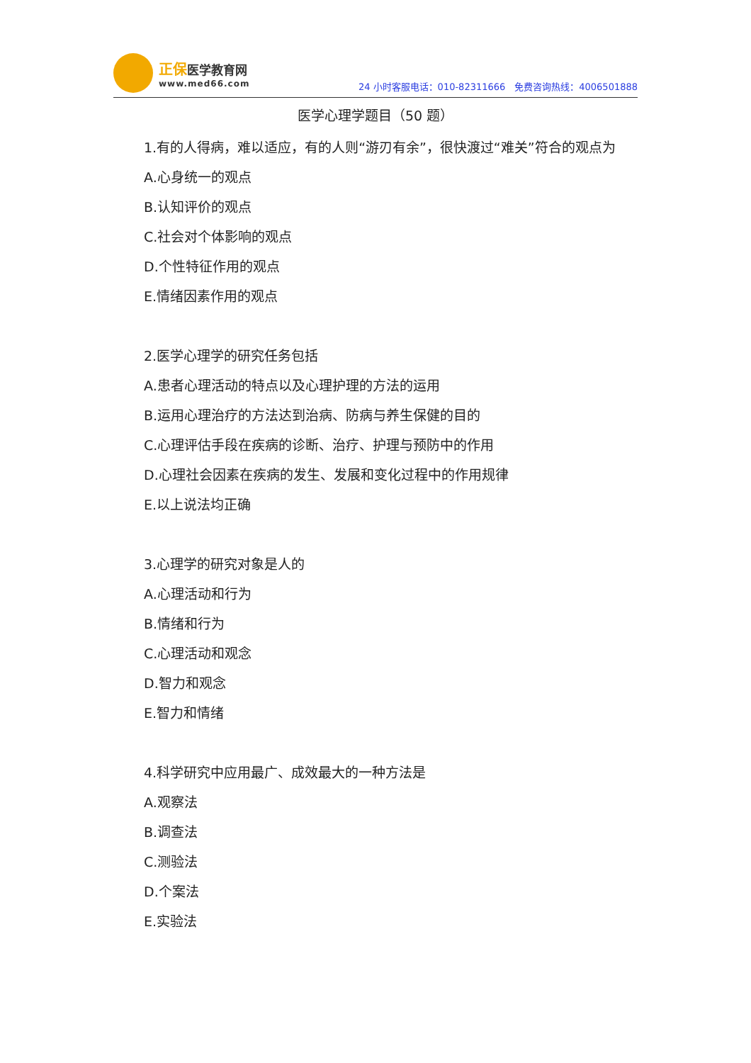正保医学教育网
www.med66.com
24 小时客服电话：010-82311666　免费咨询热线：4006501888
医学心理学题目（50 题）
1.有的人得病，难以适应，有的人则“游刃有余”，很快渡过“难关”符合的观点为
A.心身统一的观点
B.认知评价的观点
C.社会对个体影响的观点
D.个性特征作用的观点
E.情绪因素作用的观点
2.医学心理学的研究任务包括
A.患者心理活动的特点以及心理护理的方法的运用
B.运用心理治疗的方法达到治病、防病与养生保健的目的
C.心理评估手段在疾病的诊断、治疗、护理与预防中的作用
D.心理社会因素在疾病的发生、发展和变化过程中的作用规律
E.以上说法均正确
3.心理学的研究对象是人的
A.心理活动和行为
B.情绪和行为
C.心理活动和观念
D.智力和观念
E.智力和情绪
4.科学研究中应用最广、成效最大的一种方法是
A.观察法
B.调查法
C.测验法
D.个案法
E.实验法